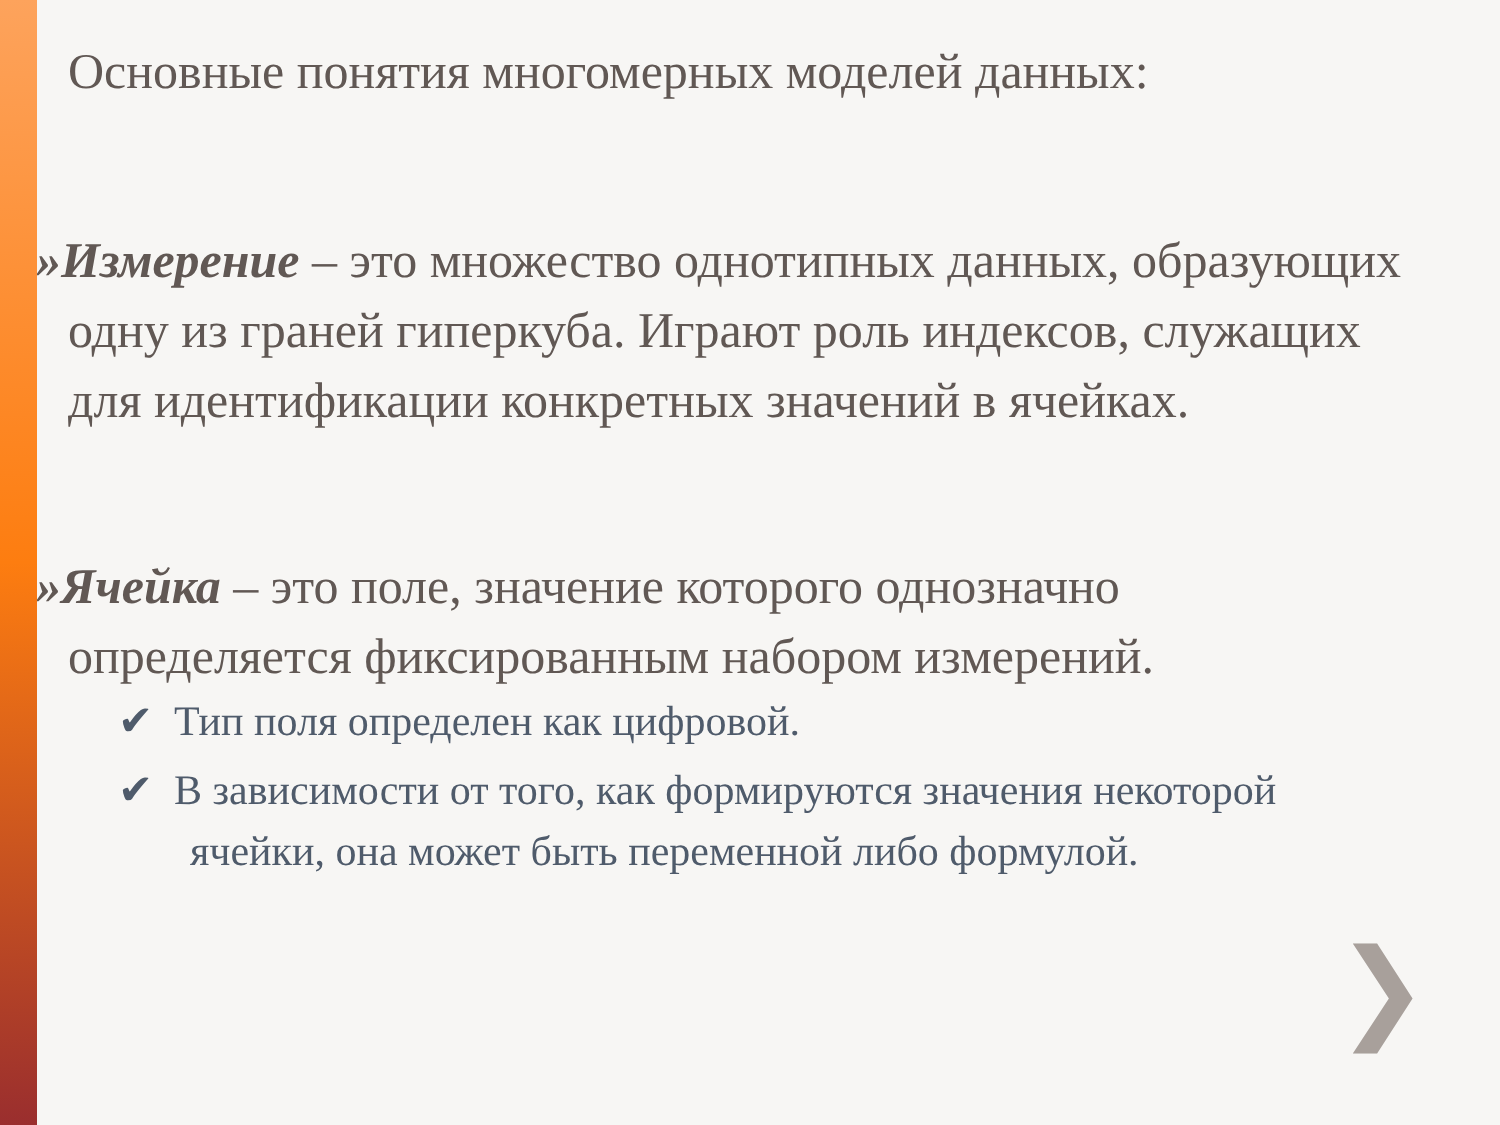Основные понятия многомерных моделей данных:
»Измерение – это множество однотипных данных, образующих одну из граней гиперкуба. Играют роль индексов, служащих для идентификации конкретных значений в ячейках.
»Ячейка – это поле, значение которого однозначно определяется фиксированным набором измерений.
✔ Тип поля определен как цифровой.
✔ В зависимости от того, как формируются значения некоторой ячейки, она может быть переменной либо формулой.
❯